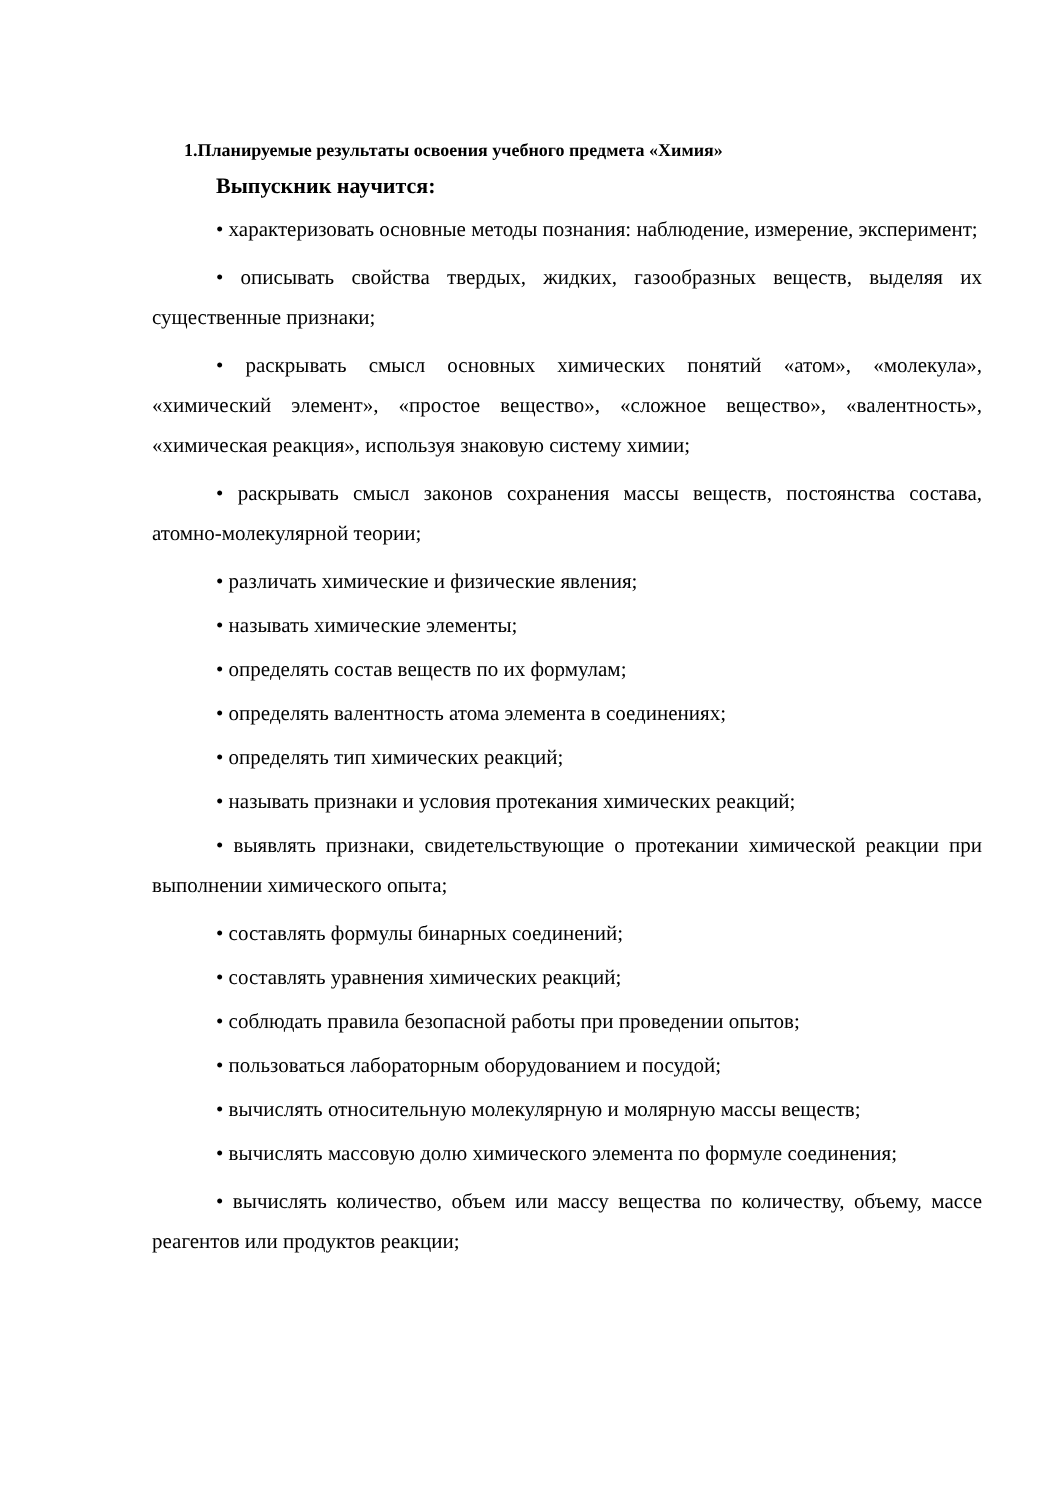1.Планируемые результаты освоения учебного предмета «Химия»
Выпускник научится:
• характеризовать основные методы познания: наблюдение, измерение, эксперимент;
• описывать свойства твердых, жидких, газообразных веществ, выделяя их существенные признаки;
• раскрывать смысл основных химических понятий «атом», «молекула», «химический элемент», «простое вещество», «сложное вещество», «валентность», «химическая реакция», используя знаковую систему химии;
• раскрывать смысл законов сохранения массы веществ, постоянства состава, атомно-молекулярной теории;
• различать химические и физические явления;
• называть химические элементы;
• определять состав веществ по их формулам;
• определять валентность атома элемента в соединениях;
• определять тип химических реакций;
• называть признаки и условия протекания химических реакций;
• выявлять признаки, свидетельствующие о протекании химической реакции при выполнении химического опыта;
• составлять формулы бинарных соединений;
• составлять уравнения химических реакций;
• соблюдать правила безопасной работы при проведении опытов;
• пользоваться лабораторным оборудованием и посудой;
• вычислять относительную молекулярную и молярную массы веществ;
• вычислять массовую долю химического элемента по формуле соединения;
• вычислять количество, объем или массу вещества по количеству, объему, массе реагентов или продуктов реакции;